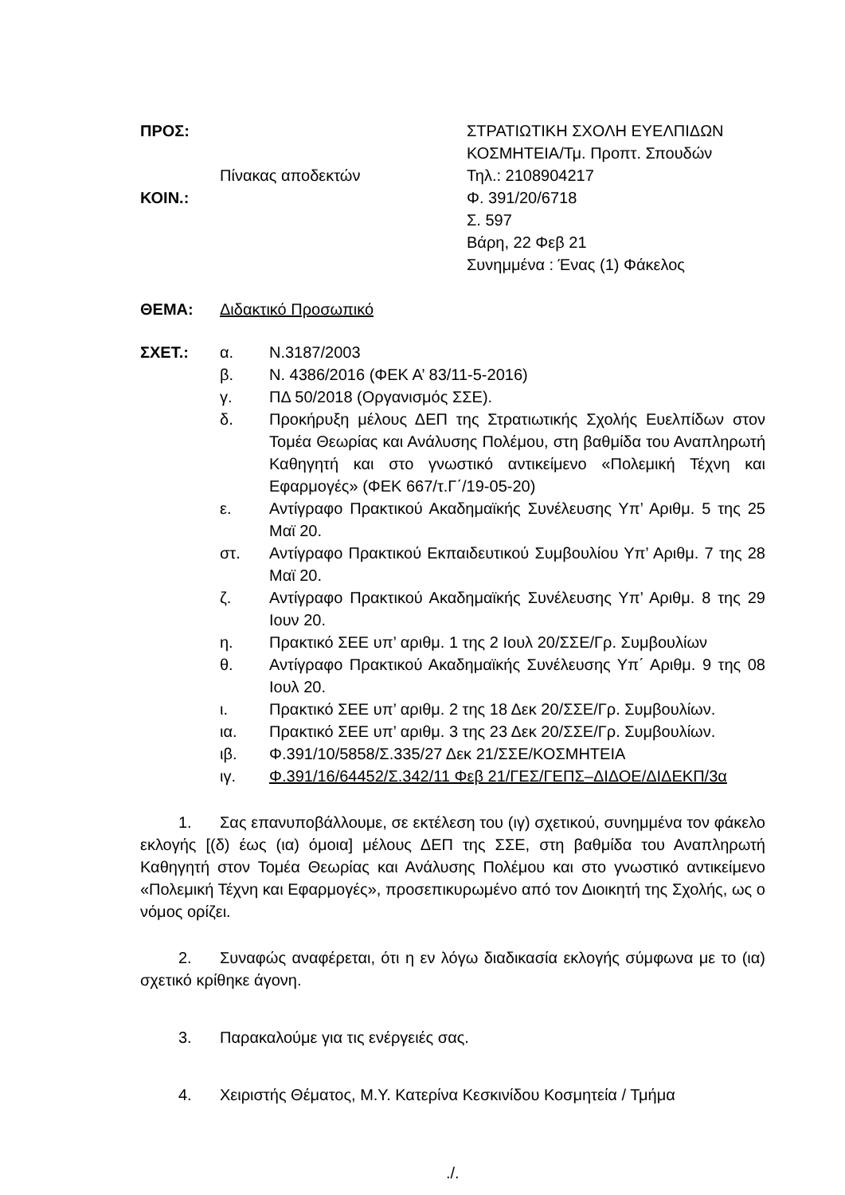ΠΡΟΣ:
Πίνακας αποδεκτών
ΚΟΙΝ.:
ΣΤΡΑΤΙΩΤΙΚΗ ΣΧΟΛΗ ΕΥΕΛΠΙΔΩΝ
ΚΟΣΜΗΤΕΙΑ/Τμ. Προπτ. Σπουδών
Τηλ.: 2108904217
Φ. 391/20/6718
Σ. 597
Βάρη, 22 Φεβ 21
Συνημμένα : Ένας (1) Φάκελος
ΘΕΜΑ: Διδακτικό Προσωπικό
ΣΧΕΤ.: α. Ν.3187/2003
β. Ν. 4386/2016 (ΦΕΚ Α’ 83/11-5-2016)
γ. ΠΔ 50/2018 (Οργανισμός ΣΣΕ).
δ. Προκήρυξη μέλους ΔΕΠ της Στρατιωτικής Σχολής Ευελπίδων στον Τομέα Θεωρίας και Ανάλυσης Πολέμου, στη βαθμίδα του Αναπληρωτή Καθηγητή και στο γνωστικό αντικείμενο «Πολεμική Τέχνη και Εφαρμογές» (ΦΕΚ 667/τ.Γ΄/19-05-20)
ε. Αντίγραφο Πρακτικού Ακαδημαϊκής Συνέλευσης Υπ’ Αριθμ. 5 της 25 Μαϊ 20.
στ. Αντίγραφο Πρακτικού Εκπαιδευτικού Συμβουλίου Υπ’ Αριθμ. 7 της 28 Μαϊ 20.
ζ. Αντίγραφο Πρακτικού Ακαδημαϊκής Συνέλευσης Υπ’ Αριθμ. 8 της 29 Ιουν 20.
η. Πρακτικό ΣΕΕ υπ’ αριθμ. 1 της 2 Ιουλ 20/ΣΣΕ/Γρ. Συμβουλίων
θ. Αντίγραφο Πρακτικού Ακαδημαϊκής Συνέλευσης Υπ΄ Αριθμ. 9 της 08 Ιουλ 20.
ι. Πρακτικό ΣΕΕ υπ’ αριθμ. 2 της 18 Δεκ 20/ΣΣΕ/Γρ. Συμβουλίων.
ια. Πρακτικό ΣΕΕ υπ’ αριθμ. 3 της 23 Δεκ 20/ΣΣΕ/Γρ. Συμβουλίων.
ιβ. Φ.391/10/5858/Σ.335/27 Δεκ 21/ΣΣΕ/ΚΟΣΜΗΤΕΙΑ
ιγ. Φ.391/16/64452/Σ.342/11 Φεβ 21/ΓΕΣ/ΓΕΠΣ–ΔΙΔΟΕ/ΔΙΔΕΚΠ/3α
1. Σας επανυποβάλλουμε, σε εκτέλεση του (ιγ) σχετικού, συνημμένα τον φάκελο εκλογής [(δ) έως (ια) όμοια] μέλους ΔΕΠ της ΣΣΕ, στη βαθμίδα του Αναπληρωτή Καθηγητή στον Τομέα Θεωρίας και Ανάλυσης Πολέμου και στο γνωστικό αντικείμενο «Πολεμική Τέχνη και Εφαρμογές», προσεπικυρωμένο από τον Διοικητή της Σχολής, ως ο νόμος ορίζει.
2. Συναφώς αναφέρεται, ότι η εν λόγω διαδικασία εκλογής σύμφωνα με το (ια) σχετικό κρίθηκε άγονη.
3. Παρακαλούμε για τις ενέργειές σας.
4. Χειριστής Θέματος, Μ.Υ. Κατερίνα Κεσκινίδου Κοσμητεία / Τμήμα
./.